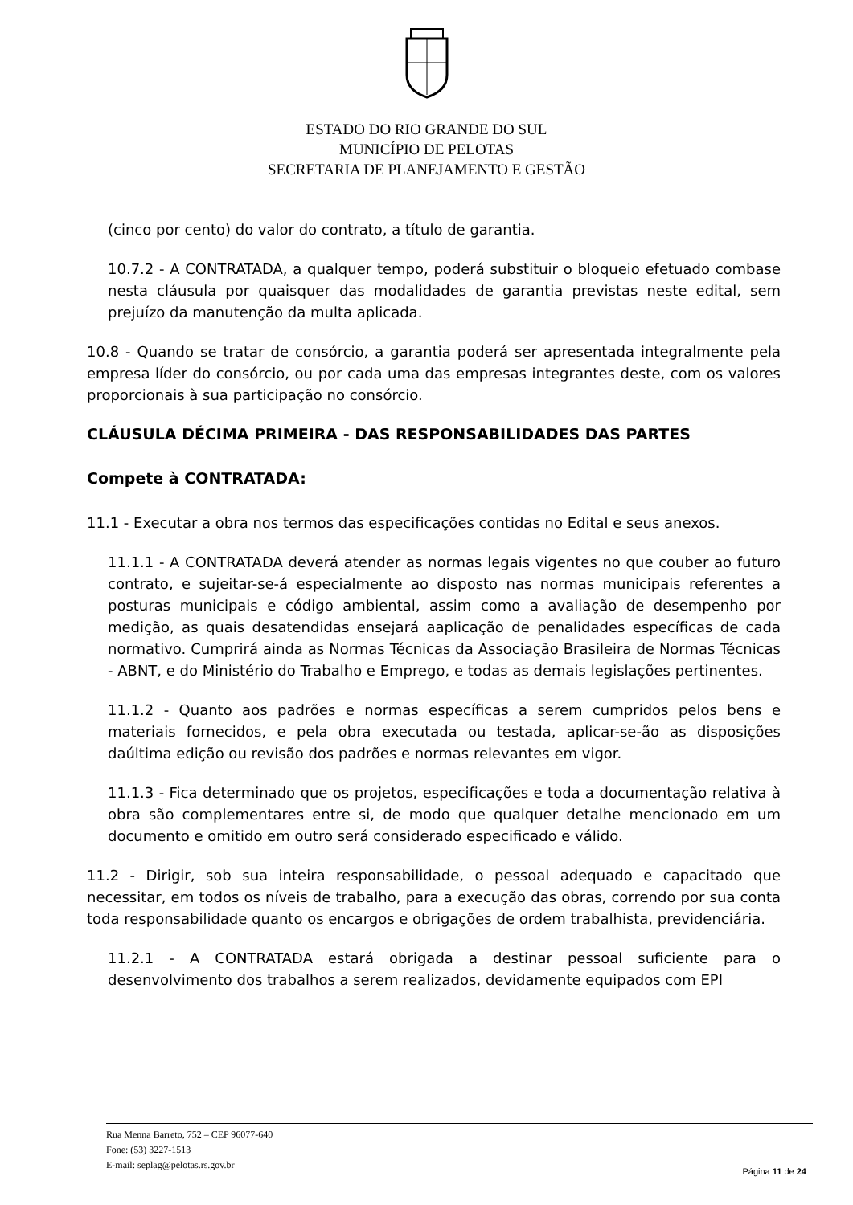ESTADO DO RIO GRANDE DO SUL
MUNICÍPIO DE PELOTAS
SECRETARIA DE PLANEJAMENTO E GESTÃO
(cinco por cento) do valor do contrato, a título de garantia.
10.7.2 - A CONTRATADA, a qualquer tempo, poderá substituir o bloqueio efetuado combase nesta cláusula por quaisquer das modalidades de garantia previstas neste edital, sem prejuízo da manutenção da multa aplicada.
10.8 - Quando se tratar de consórcio, a garantia poderá ser apresentada integralmente pela empresa líder do consórcio, ou por cada uma das empresas integrantes deste, com os valores proporcionais à sua participação no consórcio.
CLÁUSULA DÉCIMA PRIMEIRA - DAS RESPONSABILIDADES DAS PARTES
Compete à CONTRATADA:
11.1 - Executar a obra nos termos das especificações contidas no Edital e seus anexos.
11.1.1 - A CONTRATADA deverá atender as normas legais vigentes no que couber ao futuro contrato, e sujeitar-se-á especialmente ao disposto nas normas municipais referentes a posturas municipais e código ambiental, assim como a avaliação de desempenho por medição, as quais desatendidas ensejará aaplicação de penalidades específicas de cada normativo. Cumprirá ainda as Normas Técnicas da Associação Brasileira de Normas Técnicas - ABNT, e do Ministério do Trabalho e Emprego, e todas as demais legislações pertinentes.
11.1.2 - Quanto aos padrões e normas específicas a serem cumpridos pelos bens e materiais fornecidos, e pela obra executada ou testada, aplicar-se-ão as disposições daúltima edição ou revisão dos padrões e normas relevantes em vigor.
11.1.3 - Fica determinado que os projetos, especificações e toda a documentação relativa à obra são complementares entre si, de modo que qualquer detalhe mencionado em um documento e omitido em outro será considerado especificado e válido.
11.2 - Dirigir, sob sua inteira responsabilidade, o pessoal adequado e capacitado que necessitar, em todos os níveis de trabalho, para a execução das obras, correndo por sua conta toda responsabilidade quanto os encargos e obrigações de ordem trabalhista, previdenciária.
11.2.1 - A CONTRATADA estará obrigada a destinar pessoal suficiente para o desenvolvimento dos trabalhos a serem realizados, devidamente equipados com EPI
Rua Menna Barreto, 752 – CEP 96077-640
Fone: (53) 3227-1513
E-mail: seplag@pelotas.rs.gov.br
Página 11 de 24